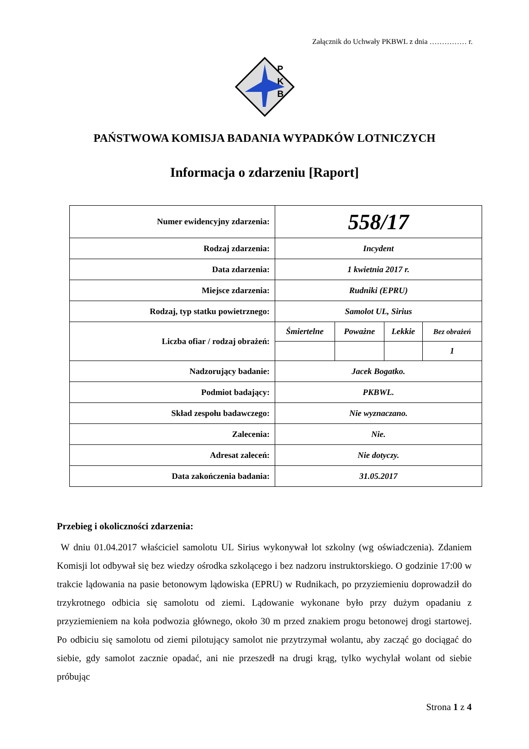Załącznik do Uchwały PKBWL z dnia …………… r.
P
K
B
PAŃSTWOWA KOMISJA BADANIA WYPADKÓW LOTNICZYCH
Informacja o zdarzeniu [Raport]
| Numer ewidencyjny zdarzenia: | 558/17 | | | |
| Rodzaj zdarzenia: | Incydent | | | |
| Data zdarzenia: | 1 kwietnia 2017 r. | | | |
| Miejsce zdarzenia: | Rudniki (EPRU) | | | |
| Rodzaj, typ statku powietrznego: | Samolot UL, Sirius | | | |
| Liczba ofiar / rodzaj obrażeń: | Śmiertelne | Poważne | Lekkie | Bez obrażeń |
| | | | | 1 |
| Nadzorujący badanie: | Jacek Bogatko. | | | |
| Podmiot badający: | PKBWL. | | | |
| Skład zespołu badawczego: | Nie wyznaczano. | | | |
| Zalecenia: | Nie. | | | |
| Adresat zaleceń: | Nie dotyczy. | | | |
| Data zakończenia badania: | 31.05.2017 | | | |
Przebieg i okoliczności zdarzenia:
W dniu 01.04.2017 właściciel samolotu UL Sirius wykonywał lot szkolny (wg oświadczenia). Zdaniem Komisji lot odbywał się bez wiedzy ośrodka szkolącego i bez nadzoru instruktorskiego. O godzinie 17:00 w trakcie lądowania na pasie betonowym lądowiska (EPRU) w Rudnikach, po przyziemieniu doprowadził do trzykrotnego odbicia się samolotu od ziemi. Lądowanie wykonane było przy dużym opadaniu z przyziemieniem na koła podwozia głównego, około 30 m przed znakiem progu betonowej drogi startowej. Po odbiciu się samolotu od ziemi pilotujący samolot nie przytrzymał wolantu, aby zacząć go dociągać do siebie, gdy samolot zacznie opadać, ani nie przeszedł na drugi krąg, tylko wychylał wolant od siebie próbując
Strona 1 z 4